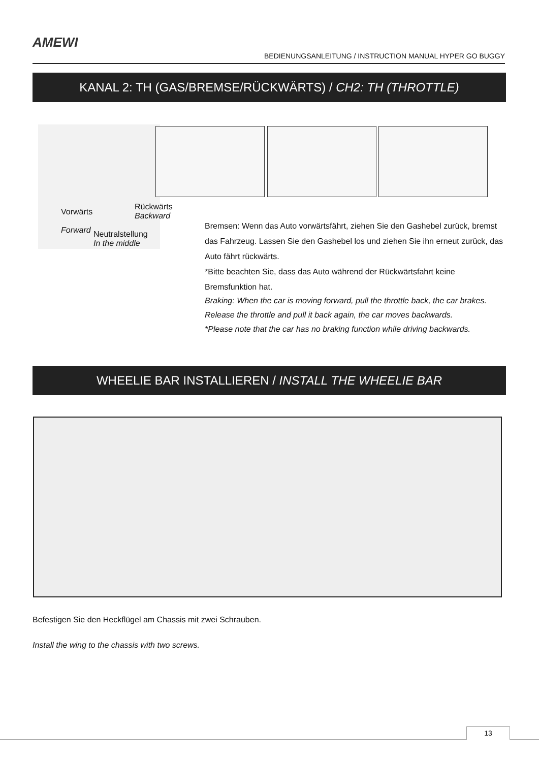AMEWI
BEDIENUNGSANLEITUNG / INSTRUCTION MANUAL HYPER GO BUGGY
KANAL 2: TH (GAS/BREMSE/RÜCKWÄRTS) / CH2: TH (THROTTLE)
Rückwärts
Backward
Vorwärts
Forward
Neutralstellung
In the middle
Bremsen: Wenn das Auto vorwärtsfährt, ziehen Sie den Gashebel zurück, bremst das Fahrzeug. Lassen Sie den Gashebel los und ziehen Sie ihn erneut zurück, das Auto fährt rückwärts.
*Bitte beachten Sie, dass das Auto während der Rückwärtsfahrt keine Bremsfunktion hat.
Braking: When the car is moving forward, pull the throttle back, the car brakes. Release the throttle and pull it back again, the car moves backwards.
*Please note that the car has no braking function while driving backwards.
WHEELIE BAR INSTALLIEREN / INSTALL THE WHEELIE BAR
Befestigen Sie den Heckflügel am Chassis mit zwei Schrauben.
Install the wing to the chassis with two screws.
13